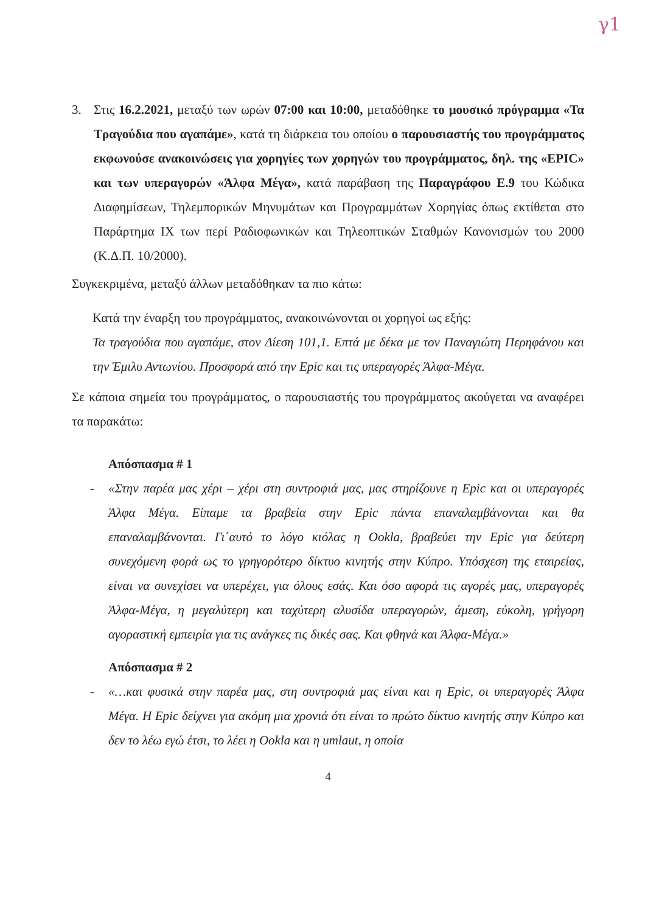γ1
3. Στις 16.2.2021, μεταξύ των ωρών 07:00 και 10:00, μεταδόθηκε το μουσικό πρόγραμμα «Τα Τραγούδια που αγαπάμε», κατά τη διάρκεια του οποίου ο παρουσιαστής του προγράμματος εκφωνούσε ανακοινώσεις για χορηγίες των χορηγών του προγράμματος, δηλ. της «EPIC» και των υπεραγορών «Άλφα Μέγα», κατά παράβαση της Παραγράφου Ε.9 του Κώδικα Διαφημίσεων, Τηλεμπορικών Μηνυμάτων και Προγραμμάτων Χορηγίας όπως εκτίθεται στο Παράρτημα ΙΧ των περί Ραδιοφωνικών και Τηλεοπτικών Σταθμών Κανονισμών του 2000 (Κ.Δ.Π. 10/2000).
Συγκεκριμένα, μεταξύ άλλων μεταδόθηκαν τα πιο κάτω:
Κατά την έναρξη του προγράμματος, ανακοινώνονται οι χορηγοί ως εξής:
Τα τραγούδια που αγαπάμε, στον Δίεση 101,1. Επτά με δέκα με τον Παναγιώτη Περηφάνου και την Έμιλυ Αντωνίου. Προσφορά από την Epic και τις υπεραγορές Άλφα-Μέγα.
Σε κάποια σημεία του προγράμματος, ο παρουσιαστής του προγράμματος ακούγεται να αναφέρει τα παρακάτω:
Απόσπασμα # 1
- «Στην παρέα μας χέρι – χέρι στη συντροφιά μας, μας στηρίζουνε η Epic και οι υπεραγορές Άλφα Μέγα. Είπαμε τα βραβεία στην Epic πάντα επαναλαμβάνονται και θα επαναλαμβάνονται. Γι΄αυτό το λόγο κιόλας η Ookla, βραβεύει την Epic για δεύτερη συνεχόμενη φορά ως το γρηγορότερο δίκτυο κινητής στην Κύπρο. Υπόσχεση της εταιρείας, είναι να συνεχίσει να υπερέχει, για όλους εσάς. Και όσο αφορά τις αγορές μας, υπεραγορές Άλφα-Μέγα, η μεγαλύτερη και ταχύτερη αλυσίδα υπεραγορών, άμεση, εύκολη, γρήγορη αγοραστική εμπειρία για τις ανάγκες τις δικές σας. Και φθηνά και Άλφα-Μέγα.»
Απόσπασμα # 2
- «…και φυσικά στην παρέα μας, στη συντροφιά μας είναι και η Epic, οι υπεραγορές Άλφα Μέγα. Η Epic δείχνει για ακόμη μια χρονιά ότι είναι το πρώτο δίκτυο κινητής στην Κύπρο και δεν το λέω εγώ έτσι, το λέει η Ookla και η umlaut, η οποία
4